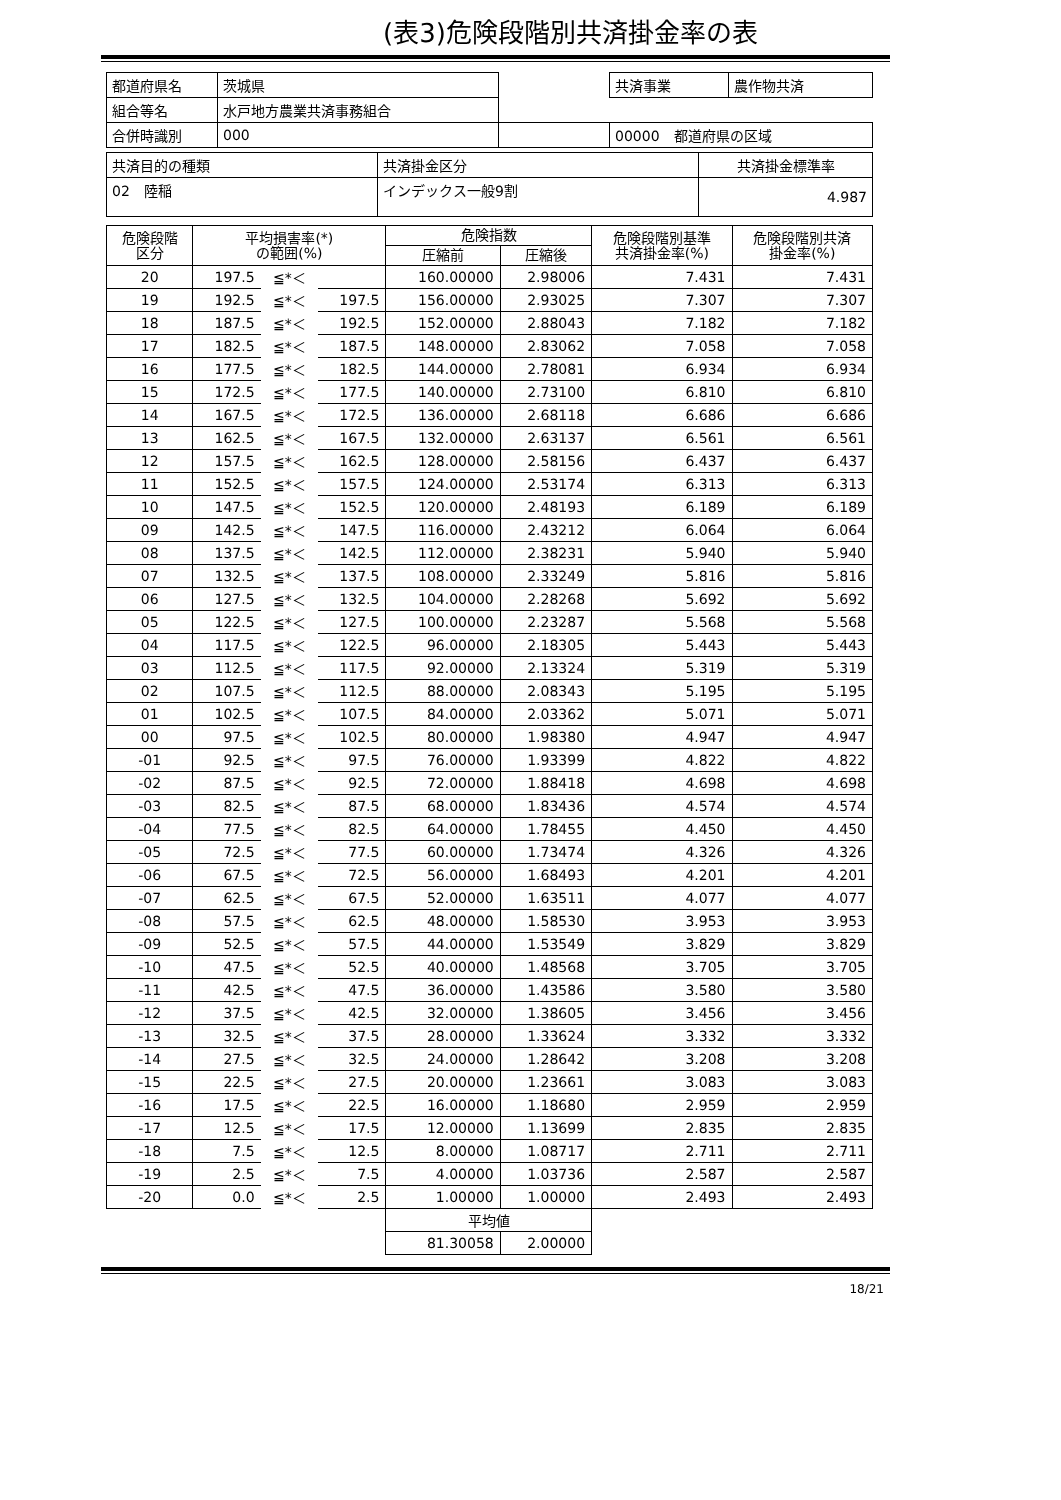(表3)危険段階別共済掛金率の表
| 都道府県名 | 茨城県 | | 共済事業 | 農作物共済 |
| 組合等名 | 水戸地方農業共済事務組合 | | | |
| 合併時識別 | 000 | | 00000 都道府県の区域 | |
| 共済目的の種類 | 共済掛金区分 | 共済掛金標準率 |
| 02 陸稲 | インデックス一般9割 | 4.987 |
| 危険段階 区分 | 平均損害率(*) の範囲(%) | | | 危険指数 | | 危険段階別基準 共済掛金率(%) | 危険段階別共済 掛金率(%) |
| --- | --- | --- | --- | --- | --- | --- | --- |
| | | | | 圧縮前 | 圧縮後 | | |
| 20 | 197.5 | ≦*＜ | | 160.00000 | 2.98006 | 7.431 | 7.431 |
| 19 | 192.5 | ≦*＜ | 197.5 | 156.00000 | 2.93025 | 7.307 | 7.307 |
| 18 | 187.5 | ≦*＜ | 192.5 | 152.00000 | 2.88043 | 7.182 | 7.182 |
| 17 | 182.5 | ≦*＜ | 187.5 | 148.00000 | 2.83062 | 7.058 | 7.058 |
| 16 | 177.5 | ≦*＜ | 182.5 | 144.00000 | 2.78081 | 6.934 | 6.934 |
| 15 | 172.5 | ≦*＜ | 177.5 | 140.00000 | 2.73100 | 6.810 | 6.810 |
| 14 | 167.5 | ≦*＜ | 172.5 | 136.00000 | 2.68118 | 6.686 | 6.686 |
| 13 | 162.5 | ≦*＜ | 167.5 | 132.00000 | 2.63137 | 6.561 | 6.561 |
| 12 | 157.5 | ≦*＜ | 162.5 | 128.00000 | 2.58156 | 6.437 | 6.437 |
| 11 | 152.5 | ≦*＜ | 157.5 | 124.00000 | 2.53174 | 6.313 | 6.313 |
| 10 | 147.5 | ≦*＜ | 152.5 | 120.00000 | 2.48193 | 6.189 | 6.189 |
| 09 | 142.5 | ≦*＜ | 147.5 | 116.00000 | 2.43212 | 6.064 | 6.064 |
| 08 | 137.5 | ≦*＜ | 142.5 | 112.00000 | 2.38231 | 5.940 | 5.940 |
| 07 | 132.5 | ≦*＜ | 137.5 | 108.00000 | 2.33249 | 5.816 | 5.816 |
| 06 | 127.5 | ≦*＜ | 132.5 | 104.00000 | 2.28268 | 5.692 | 5.692 |
| 05 | 122.5 | ≦*＜ | 127.5 | 100.00000 | 2.23287 | 5.568 | 5.568 |
| 04 | 117.5 | ≦*＜ | 122.5 | 96.00000 | 2.18305 | 5.443 | 5.443 |
| 03 | 112.5 | ≦*＜ | 117.5 | 92.00000 | 2.13324 | 5.319 | 5.319 |
| 02 | 107.5 | ≦*＜ | 112.5 | 88.00000 | 2.08343 | 5.195 | 5.195 |
| 01 | 102.5 | ≦*＜ | 107.5 | 84.00000 | 2.03362 | 5.071 | 5.071 |
| 00 | 97.5 | ≦*＜ | 102.5 | 80.00000 | 1.98380 | 4.947 | 4.947 |
| -01 | 92.5 | ≦*＜ | 97.5 | 76.00000 | 1.93399 | 4.822 | 4.822 |
| -02 | 87.5 | ≦*＜ | 92.5 | 72.00000 | 1.88418 | 4.698 | 4.698 |
| -03 | 82.5 | ≦*＜ | 87.5 | 68.00000 | 1.83436 | 4.574 | 4.574 |
| -04 | 77.5 | ≦*＜ | 82.5 | 64.00000 | 1.78455 | 4.450 | 4.450 |
| -05 | 72.5 | ≦*＜ | 77.5 | 60.00000 | 1.73474 | 4.326 | 4.326 |
| -06 | 67.5 | ≦*＜ | 72.5 | 56.00000 | 1.68493 | 4.201 | 4.201 |
| -07 | 62.5 | ≦*＜ | 67.5 | 52.00000 | 1.63511 | 4.077 | 4.077 |
| -08 | 57.5 | ≦*＜ | 62.5 | 48.00000 | 1.58530 | 3.953 | 3.953 |
| -09 | 52.5 | ≦*＜ | 57.5 | 44.00000 | 1.53549 | 3.829 | 3.829 |
| -10 | 47.5 | ≦*＜ | 52.5 | 40.00000 | 1.48568 | 3.705 | 3.705 |
| -11 | 42.5 | ≦*＜ | 47.5 | 36.00000 | 1.43586 | 3.580 | 3.580 |
| -12 | 37.5 | ≦*＜ | 42.5 | 32.00000 | 1.38605 | 3.456 | 3.456 |
| -13 | 32.5 | ≦*＜ | 37.5 | 28.00000 | 1.33624 | 3.332 | 3.332 |
| -14 | 27.5 | ≦*＜ | 32.5 | 24.00000 | 1.28642 | 3.208 | 3.208 |
| -15 | 22.5 | ≦*＜ | 27.5 | 20.00000 | 1.23661 | 3.083 | 3.083 |
| -16 | 17.5 | ≦*＜ | 22.5 | 16.00000 | 1.18680 | 2.959 | 2.959 |
| -17 | 12.5 | ≦*＜ | 17.5 | 12.00000 | 1.13699 | 2.835 | 2.835 |
| -18 | 7.5 | ≦*＜ | 12.5 | 8.00000 | 1.08717 | 2.711 | 2.711 |
| -19 | 2.5 | ≦*＜ | 7.5 | 4.00000 | 1.03736 | 2.587 | 2.587 |
| -20 | 0.0 | ≦*＜ | 2.5 | 1.00000 | 1.00000 | 2.493 | 2.493 |
| | | | | 平均値 | | | |
| | | | | 81.30058 | 2.00000 | | |
18/21